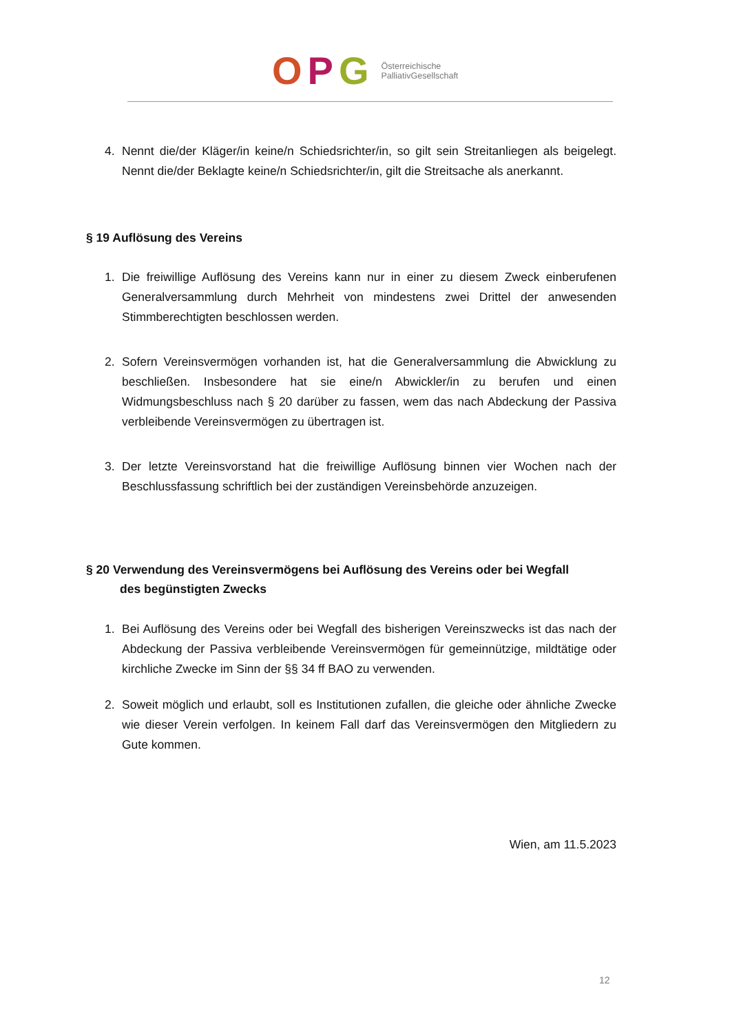OPG
Österreichische
PalliativGesellschaft
4. Nennt die/der Kläger/in keine/n Schiedsrichter/in, so gilt sein Streitanliegen als beigelegt. Nennt die/der Beklagte keine/n Schiedsrichter/in, gilt die Streitsache als anerkannt.
§ 19 Auflösung des Vereins
1. Die freiwillige Auflösung des Vereins kann nur in einer zu diesem Zweck einberufenen Generalversammlung durch Mehrheit von mindestens zwei Drittel der anwesenden Stimmberechtigten beschlossen werden.
2. Sofern Vereinsvermögen vorhanden ist, hat die Generalversammlung die Abwicklung zu beschließen. Insbesondere hat sie eine/n Abwickler/in zu berufen und einen Widmungsbeschluss nach § 20 darüber zu fassen, wem das nach Abdeckung der Passiva verbleibende Vereinsvermögen zu übertragen ist.
3. Der letzte Vereinsvorstand hat die freiwillige Auflösung binnen vier Wochen nach der Beschlussfassung schriftlich bei der zuständigen Vereinsbehörde anzuzeigen.
§ 20 Verwendung des Vereinsvermögens bei Auflösung des Vereins oder bei Wegfall
des begünstigten Zwecks
1. Bei Auflösung des Vereins oder bei Wegfall des bisherigen Vereinszwecks ist das nach der Abdeckung der Passiva verbleibende Vereinsvermögen für gemeinnützige, mildtätige oder kirchliche Zwecke im Sinn der §§ 34 ff BAO zu verwenden.
2. Soweit möglich und erlaubt, soll es Institutionen zufallen, die gleiche oder ähnliche Zwecke wie dieser Verein verfolgen. In keinem Fall darf das Vereinsvermögen den Mitgliedern zu Gute kommen.
Wien, am 11.5.2023
12